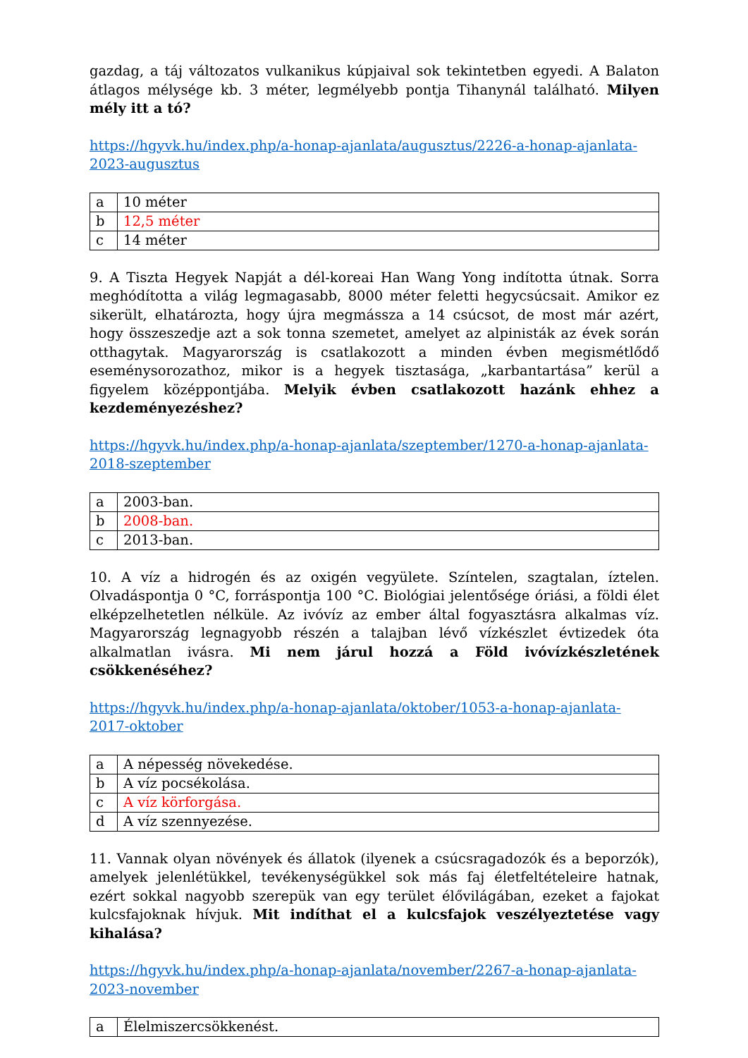gazdag, a táj változatos vulkanikus kúpjaival sok tekintetben egyedi. A Balaton átlagos mélysége kb. 3 méter, legmélyebb pontja Tihanynál található. Milyen mély itt a tó?
https://hgyvk.hu/index.php/a-honap-ajanlata/augusztus/2226-a-honap-ajanlata-2023-augusztus
| a | 10 méter |
| b | 12,5 méter |
| c | 14 méter |
9. A Tiszta Hegyek Napját a dél-koreai Han Wang Yong indította útnak. Sorra meghódította a világ legmagasabb, 8000 méter feletti hegycsúcsait. Amikor ez sikerült, elhatározta, hogy újra megmássza a 14 csúcsot, de most már azért, hogy összeszedje azt a sok tonna szemetet, amelyet az alpinisták az évek során otthagytak. Magyarország is csatlakozott a minden évben megismétlődő eseménysorozathoz, mikor is a hegyek tisztasága, „karbantartása” kerül a figyelem középpontjába. Melyik évben csatlakozott hazánk ehhez a kezdeményezéshez?
https://hgyvk.hu/index.php/a-honap-ajanlata/szeptember/1270-a-honap-ajanlata-2018-szeptember
| a | 2003-ban. |
| b | 2008-ban. |
| c | 2013-ban. |
10. A víz a hidrogén és az oxigén vegyülete. Színtelen, szagtalan, íztelen. Olvadáspontja 0 °C, forráspontja 100 °C. Biológiai jelentősége óriási, a földi élet elképzelhetetlen nélküle. Az ivóvíz az ember által fogyasztásra alkalmas víz. Magyarország legnagyobb részén a talajban lévő vízkészlet évtizedek óta alkalmatlan ivásra. Mi nem járul hozzá a Föld ivóvízkészletének csökkenéséhez?
https://hgyvk.hu/index.php/a-honap-ajanlata/oktober/1053-a-honap-ajanlata-2017-oktober
| a | A népesség növekedése. |
| b | A víz pocsékolása. |
| c | A víz körforgása. |
| d | A víz szennyezése. |
11. Vannak olyan növények és állatok (ilyenek a csúcsragadozók és a beporzók), amelyek jelenlétükkel, tevékenységükkel sok más faj életfeltételeire hatnak, ezért sokkal nagyobb szerepük van egy terület élővilágában, ezeket a fajokat kulcsfajoknak hívjuk. Mit indíthat el a kulcsfajok veszélyeztetése vagy kihalása?
https://hgyvk.hu/index.php/a-honap-ajanlata/november/2267-a-honap-ajanlata-2023-november
| a | Élelmiszercsökkenést. |